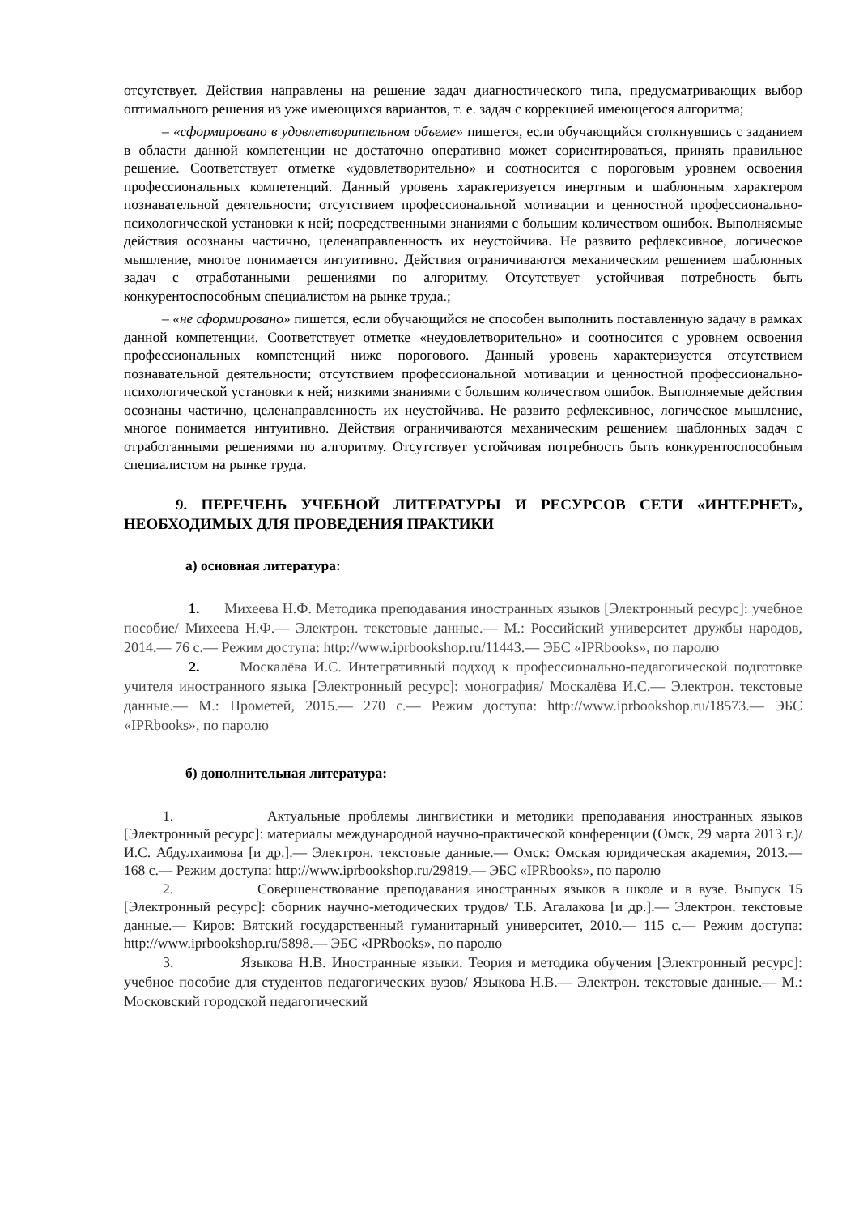отсутствует. Действия направлены на решение задач диагностического типа, предусматривающих выбор оптимального решения из уже имеющихся вариантов, т. е. задач с коррекцией имеющегося алгоритма;
– «сформировано в удовлетворительном объеме» пишется, если обучающийся столкнувшись с заданием в области данной компетенции не достаточно оперативно может сориентироваться, принять правильное решение. Соответствует отметке «удовлетворительно» и соотносится с пороговым уровнем освоения профессиональных компетенций. Данный уровень характеризуется инертным и шаблонным характером познавательной деятельности; отсутствием профессиональной мотивации и ценностной профессионально-психологической установки к ней; посредственными знаниями с большим количеством ошибок. Выполняемые действия осознаны частично, целенаправленность их неустойчива. Не развито рефлексивное, логическое мышление, многое понимается интуитивно. Действия ограничиваются механическим решением шаблонных задач с отработанными решениями по алгоритму. Отсутствует устойчивая потребность быть конкурентоспособным специалистом на рынке труда.;
– «не сформировано» пишется, если обучающийся не способен выполнить поставленную задачу в рамках данной компетенции. Соответствует отметке «неудовлетворительно» и соотносится с уровнем освоения профессиональных компетенций ниже порогового. Данный уровень характеризуется отсутствием познавательной деятельности; отсутствием профессиональной мотивации и ценностной профессионально-психологической установки к ней; низкими знаниями с большим количеством ошибок. Выполняемые действия осознаны частично, целенаправленность их неустойчива. Не развито рефлексивное, логическое мышление, многое понимается интуитивно. Действия ограничиваются механическим решением шаблонных задач с отработанными решениями по алгоритму. Отсутствует устойчивая потребность быть конкурентоспособным специалистом на рынке труда.
9. ПЕРЕЧЕНЬ УЧЕБНОЙ ЛИТЕРАТУРЫ И РЕСУРСОВ СЕТИ «ИНТЕРНЕТ», НЕОБХОДИМЫХ ДЛЯ ПРОВЕДЕНИЯ ПРАКТИКИ
а) основная литература:
1. Михеева Н.Ф. Методика преподавания иностранных языков [Электронный ресурс]: учебное пособие/ Михеева Н.Ф.— Электрон. текстовые данные.— М.: Российский университет дружбы народов, 2014.— 76 с.— Режим доступа: http://www.iprbookshop.ru/11443.— ЭБС «IPRbooks», по паролю
2. Москалёва И.С. Интегративный подход к профессионально-педагогической подготовке учителя иностранного языка [Электронный ресурс]: монография/ Москалёва И.С.— Электрон. текстовые данные.— М.: Прометей, 2015.— 270 с.— Режим доступа: http://www.iprbookshop.ru/18573.— ЭБС «IPRbooks», по паролю
б) дополнительная литература:
1. Актуальные проблемы лингвистики и методики преподавания иностранных языков [Электронный ресурс]: материалы международной научно-практической конференции (Омск, 29 марта 2013 г.)/ И.С. Абдулхаимова [и др.].— Электрон. текстовые данные.— Омск: Омская юридическая академия, 2013.— 168 с.— Режим доступа: http://www.iprbookshop.ru/29819.— ЭБС «IPRbooks», по паролю
2. Совершенствование преподавания иностранных языков в школе и в вузе. Выпуск 15 [Электронный ресурс]: сборник научно-методических трудов/ Т.Б. Агалакова [и др.].— Электрон. текстовые данные.— Киров: Вятский государственный гуманитарный университет, 2010.— 115 с.— Режим доступа: http://www.iprbookshop.ru/5898.— ЭБС «IPRbooks», по паролю
3. Языкова Н.В. Иностранные языки. Теория и методика обучения [Электронный ресурс]: учебное пособие для студентов педагогических вузов/ Языкова Н.В.— Электрон. текстовые данные.— М.: Московский городской педагогический